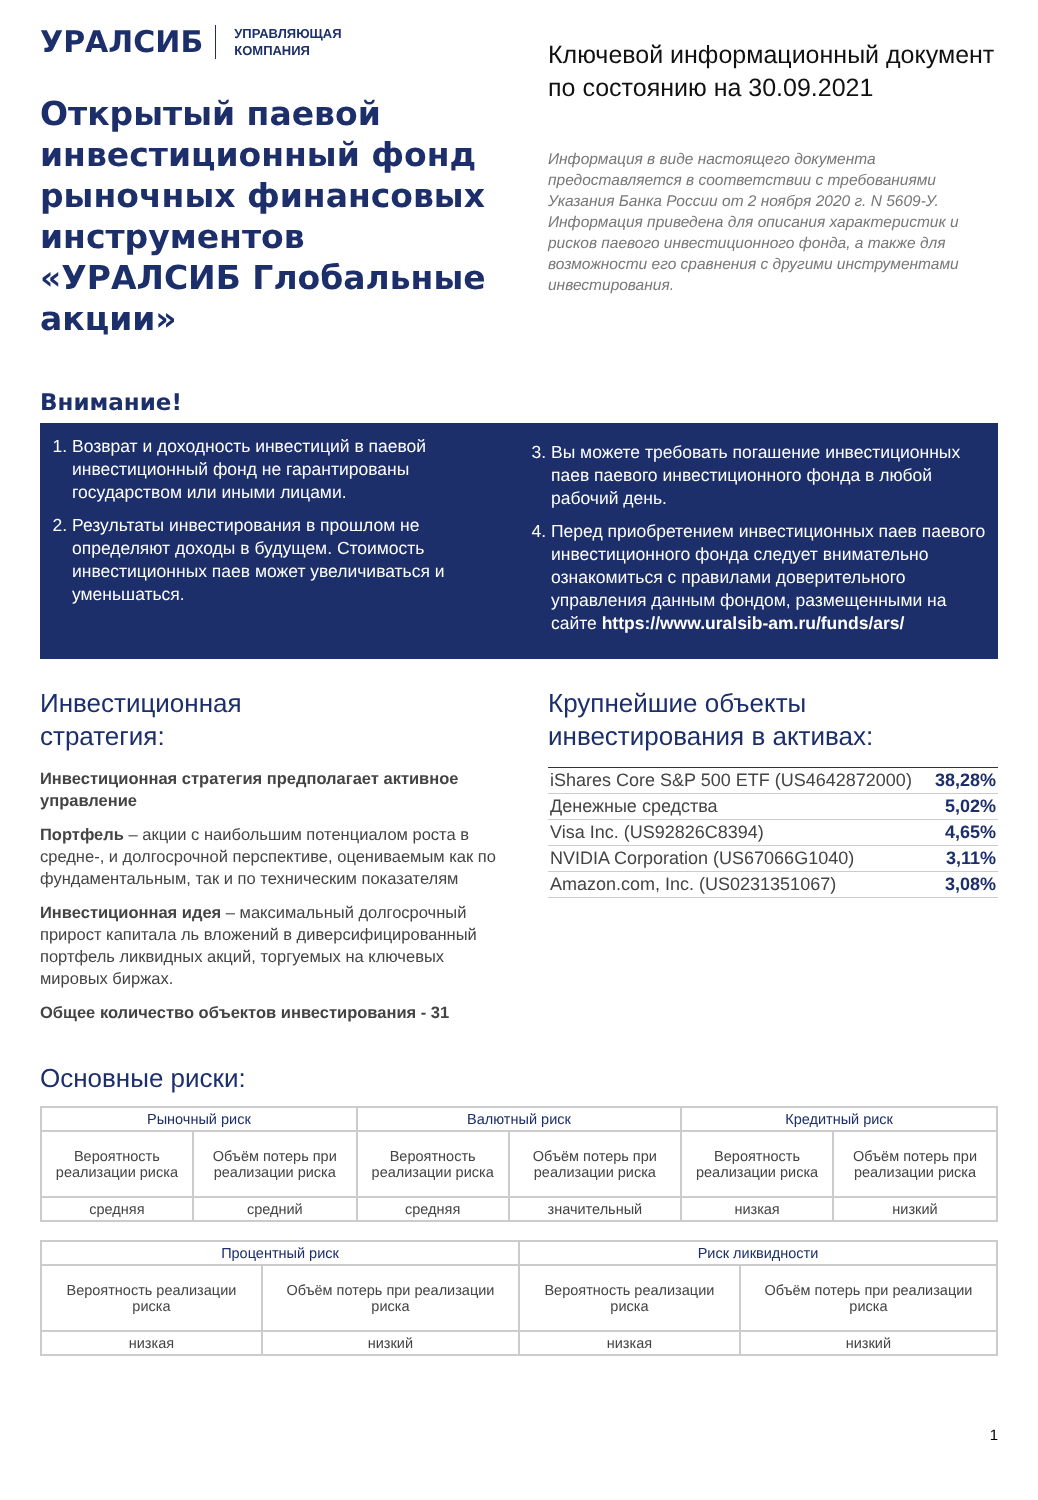УРАЛСИБ УПРАВЛЯЮЩАЯ
КОМПАНИЯ
Открытый паевой инвестиционный фонд рыночных финансовых инструментов «УРАЛСИБ Глобальные акции»
Ключевой информационный документ по состоянию на 30.09.2021
Информация в виде настоящего документа предоставляется в соответствии с требованиями Указания Банка России от 2 ноября 2020 г. N 5609-У. Информация приведена для описания характеристик и рисков паевого инвестиционного фонда, а также для возможности его сравнения с другими инструментами инвестирования.
Внимание!
1. Возврат и доходность инвестиций в паевой инвестиционный фонд не гарантированы государством или иными лицами.
2. Результаты инвестирования в прошлом не определяют доходы в будущем. Стоимость инвестиционных паев может увеличиваться и уменьшаться.
3. Вы можете требовать погашение инвестиционных паев паевого инвестиционного фонда в любой рабочий день.
4. Перед приобретением инвестиционных паев паевого инвестиционного фонда следует внимательно ознакомиться с правилами доверительного управления данным фондом, размещенными на сайте https://www.uralsib-am.ru/funds/ars/
Инвестиционная
стратегия:
Инвестиционная стратегия предполагает активное управление
Портфель – акции с наибольшим потенциалом роста в средне-, и долгосрочной перспективе, оцениваемым как по фундаментальным, так и по техническим показателям
Инвестиционная идея – максимальный долгосрочный прирост капитала ль вложений в диверсифицированный портфель ликвидных акций, торгуемых на ключевых мировых биржах.
Общее количество объектов инвестирования - 31
Крупнейшие объекты инвестирования в активах:
| iShares Core S&P 500 ETF (US4642872000) | 38,28% |
| Денежные средства | 5,02% |
| Visa Inc. (US92826C8394) | 4,65% |
| NVIDIA Corporation (US67066G1040) | 3,11% |
| Amazon.com, Inc. (US0231351067) | 3,08% |
Основные риски:
| Рыночный риск | | Валютный риск | | Кредитный риск | |
| --- | --- | --- | --- | --- | --- |
| Вероятность реализации риска | Объём потерь при реализации риска | Вероятность реализации риска | Объём потерь при реализации риска | Вероятность реализации риска | Объём потерь при реализации риска |
| средняя | средний | средняя | значительный | низкая | низкий |
| Процентный риск | | Риск ликвидности | |
| --- | --- | --- | --- |
| Вероятность реализации риска | Объём потерь при реализации риска | Вероятность реализации риска | Объём потерь при реализации риска |
| низкая | низкий | низкая | низкий |
1